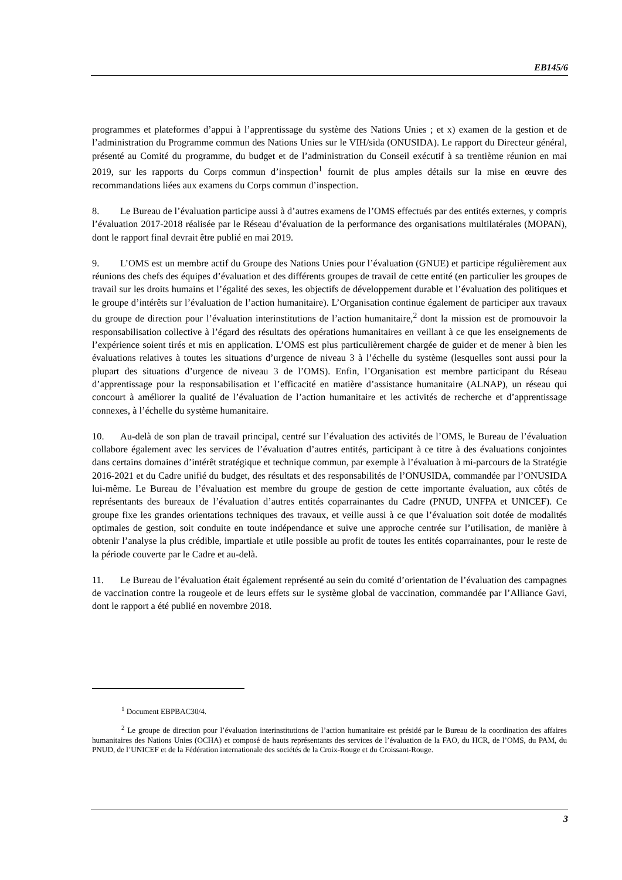EB145/6
programmes et plateformes d’appui à l’apprentissage du système des Nations Unies ; et x) examen de la gestion et de l’administration du Programme commun des Nations Unies sur le VIH/sida (ONUSIDA). Le rapport du Directeur général, présenté au Comité du programme, du budget et de l’administration du Conseil exécutif à sa trentième réunion en mai 2019, sur les rapports du Corps commun d’inspection<sup>1</sup> fournit de plus amples détails sur la mise en œuvre des recommandations liées aux examens du Corps commun d’inspection.
8. Le Bureau de l’évaluation participe aussi à d’autres examens de l’OMS effectués par des entités externes, y compris l’évaluation 2017-2018 réalisée par le Réseau d’évaluation de la performance des organisations multilatérales (MOPAN), dont le rapport final devrait être publié en mai 2019.
9. L’OMS est un membre actif du Groupe des Nations Unies pour l’évaluation (GNUE) et participe régulièrement aux réunions des chefs des équipes d’évaluation et des différents groupes de travail de cette entité (en particulier les groupes de travail sur les droits humains et l’égalité des sexes, les objectifs de développement durable et l’évaluation des politiques et le groupe d’intérêts sur l’évaluation de l’action humanitaire). L’Organisation continue également de participer aux travaux du groupe de direction pour l’évaluation interinstitutions de l’action humanitaire,<sup>2</sup> dont la mission est de promouvoir la responsabilisation collective à l’égard des résultats des opérations humanitaires en veillant à ce que les enseignements de l’expérience soient tirés et mis en application. L’OMS est plus particulièrement chargée de guider et de mener à bien les évaluations relatives à toutes les situations d’urgence de niveau 3 à l’échelle du système (lesquelles sont aussi pour la plupart des situations d’urgence de niveau 3 de l’OMS). Enfin, l’Organisation est membre participant du Réseau d’apprentissage pour la responsabilisation et l’efficacité en matière d’assistance humanitaire (ALNAP), un réseau qui concourt à améliorer la qualité de l’évaluation de l’action humanitaire et les activités de recherche et d’apprentissage connexes, à l’échelle du système humanitaire.
10. Au-delà de son plan de travail principal, centré sur l’évaluation des activités de l’OMS, le Bureau de l’évaluation collabore également avec les services de l’évaluation d’autres entités, participant à ce titre à des évaluations conjointes dans certains domaines d’intérêt stratégique et technique commun, par exemple à l’évaluation à mi-parcours de la Stratégie 2016-2021 et du Cadre unifié du budget, des résultats et des responsabilités de l’ONUSIDA, commandée par l’ONUSIDA lui-même. Le Bureau de l’évaluation est membre du groupe de gestion de cette importante évaluation, aux côtés de représentants des bureaux de l’évaluation d’autres entités coparrainantes du Cadre (PNUD, UNFPA et UNICEF). Ce groupe fixe les grandes orientations techniques des travaux, et veille aussi à ce que l’évaluation soit dotée de modalités optimales de gestion, soit conduite en toute indépendance et suive une approche centrée sur l’utilisation, de manière à obtenir l’analyse la plus crédible, impartiale et utile possible au profit de toutes les entités coparrainantes, pour le reste de la période couverte par le Cadre et au-delà.
11. Le Bureau de l’évaluation était également représenté au sein du comité d’orientation de l’évaluation des campagnes de vaccination contre la rougeole et de leurs effets sur le système global de vaccination, commandée par l’Alliance Gavi, dont le rapport a été publié en novembre 2018.
<sup>1</sup> Document EBPBAC30/4.
<sup>2</sup> Le groupe de direction pour l’évaluation interinstitutions de l’action humanitaire est présidé par le Bureau de la coordination des affaires humanitaires des Nations Unies (OCHA) et composé de hauts représentants des services de l’évaluation de la FAO, du HCR, de l’OMS, du PAM, du PNUD, de l’UNICEF et de la Fédération internationale des sociétés de la Croix-Rouge et du Croissant-Rouge.
3